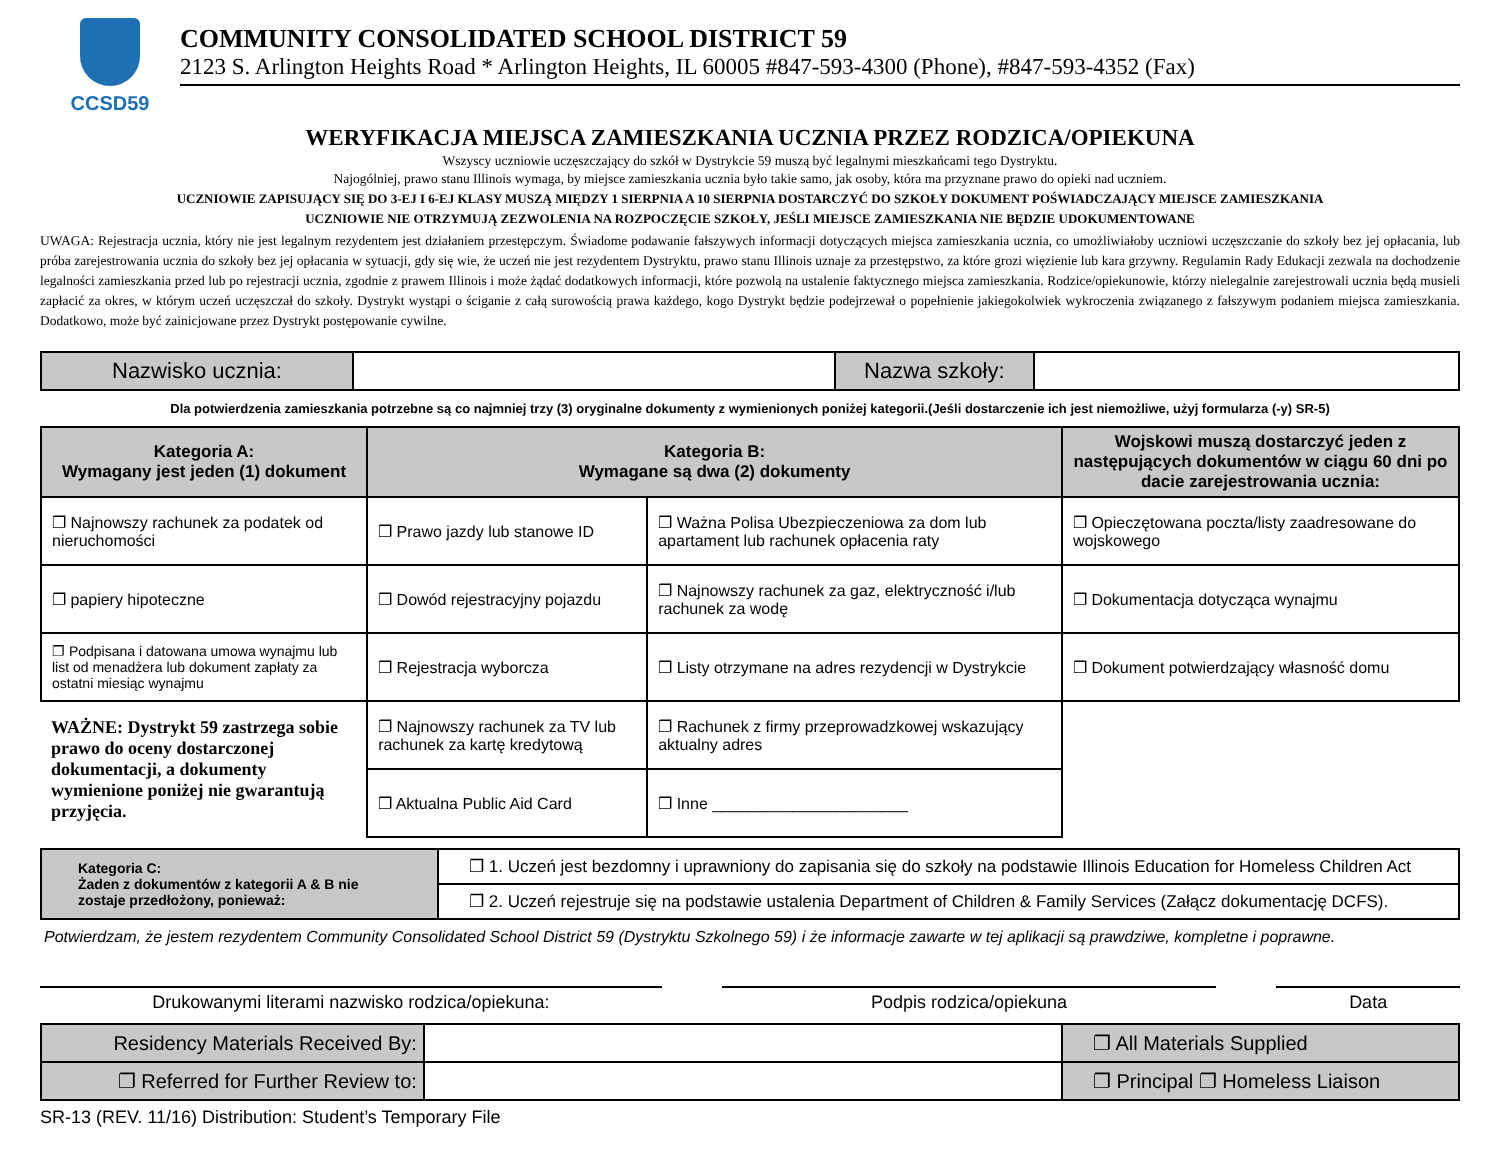CCSD59
COMMUNITY CONSOLIDATED SCHOOL DISTRICT 59
2123 S. Arlington Heights Road * Arlington Heights, IL 60005 #847-593-4300 (Phone), #847-593-4352 (Fax)
WERYFIKACJA MIEJSCA ZAMIESZKANIA UCZNIA PRZEZ RODZICA/OPIEKUNA
Wszyscy uczniowie uczęszczający do szkół w Dystrykcie 59 muszą być legalnymi mieszkańcami tego Dystryktu.
Najogólniej, prawo stanu Illinois wymaga, by miejsce zamieszkania ucznia było takie samo, jak osoby, która ma przyznane prawo do opieki nad uczniem.
UCZNIOWIE ZAPISUJĄCY SIĘ DO 3-EJ I 6-EJ KLASY MUSZĄ MIĘDZY 1 SIERPNIA A 10 SIERPNIA DOSTARCZYĆ DO SZKOŁY DOKUMENT POŚWIADCZAJĄCY MIEJSCE ZAMIESZKANIA
UCZNIOWIE NIE OTRZYMUJĄ ZEZWOLENIA NA ROZPOCZĘCIE SZKOŁY, JEŚLI MIEJSCE ZAMIESZKANIA NIE BĘDZIE UDOKUMENTOWANE
UWAGA: Rejestracja ucznia, który nie jest legalnym rezydentem jest działaniem przestępczym. Świadome podawanie fałszywych informacji dotyczących miejsca zamieszkania ucznia, co umożliwiałoby uczniowi uczęszczanie do szkoły bez jej opłacania, lub próba zarejestrowania ucznia do szkoły bez jej opłacania w sytuacji, gdy się wie, że uczeń nie jest rezydentem Dystryktu, prawo stanu Illinois uznaje za przestępstwo, za które grozi więzienie lub kara grzywny. Regulamin Rady Edukacji zezwala na dochodzenie legalności zamieszkania przed lub po rejestracji ucznia, zgodnie z prawem Illinois i może żądać dodatkowych informacji, które pozwolą na ustalenie faktycznego miejsca zamieszkania. Rodzice/opiekunowie, którzy nielegalnie zarejestrowali ucznia będą musieli zapłacić za okres, w którym uczeń uczęszczał do szkoły. Dystrykt wystąpi o ściganie z całą surowością prawa każdego, kogo Dystrykt będzie podejrzewał o popełnienie jakiegokolwiek wykroczenia związanego z fałszywym podaniem miejsca zamieszkania. Dodatkowo, może być zainicjowane przez Dystrykt postępowanie cywilne.
| Nazwisko ucznia: | | Nazwa szkoły: | |
Dla potwierdzenia zamieszkania potrzebne są co najmniej trzy (3) oryginalne dokumenty z wymienionych poniżej kategorii.(Jeśli dostarczenie ich jest niemożliwe, użyj formularza (-y) SR-5)
| Kategoria A: Wymagany jest jeden (1) dokument | Kategoria B: Wymagane są dwa (2) dokumenty | | Wojskowi muszą dostarczyć jeden z następujących dokumentów w ciągu 60 dni po dacie zarejestrowania ucznia: |
| --- | --- | --- | --- |
| ❐ Najnowszy rachunek za podatek od nieruchomości | ❐ Prawo jazdy lub stanowe ID | ❐ Ważna Polisa Ubezpieczeniowa za dom lub apartament lub rachunek opłacenia raty | ❐ Opieczętowana poczta/listy zaadresowane do wojskowego |
| ❐ papiery hipoteczne | ❐ Dowód rejestracyjny pojazdu | ❐ Najnowszy rachunek za gaz, elektryczność i/lub rachunek za wodę | ❐ Dokumentacja dotycząca wynajmu |
| ❐ Podpisana i datowana umowa wynajmu lub list od menadżera lub dokument zapłaty za ostatni miesiąc wynajmu | ❐ Rejestracja wyborcza | ❐ Listy otrzymane na adres rezydencji w Dystrykcie | ❐ Dokument potwierdzający własność domu |
| WAŻNE: Dystrykt 59 zastrzega sobie prawo do oceny dostarczonej dokumentacji, a dokumenty wymienione poniżej nie gwarantują przyjęcia. | ❐ Najnowszy rachunek za TV lub rachunek za kartę kredytową | ❐ Rachunek z firmy przeprowadzkowej wskazujący aktualny adres | |
| | ❐ Aktualna Public Aid Card | ❐ Inne ______________________ | |
| Kategoria C: Żaden z dokumentów z kategorii A & B nie zostaje przedłożony, ponieważ: | ❐ 1. Uczeń jest bezdomny i uprawniony do zapisania się do szkoły na podstawie Illinois Education for Homeless Children Act |
| | ❐ 2. Uczeń rejestruje się na podstawie ustalenia Department of Children & Family Services (Załącz dokumentację DCFS). |
Potwierdzam, że jestem rezydentem Community Consolidated School District 59 (Dystryktu Szkolnego 59) i że informacje zawarte w tej aplikacji są prawdziwe, kompletne i poprawne.
Drukowanymi literami nazwisko rodzica/opiekuna:
Podpis rodzica/opiekuna Data
| Residency Materials Received By: | | ❐ All Materials Supplied |
| ❐ Referred for Further Review to: | | ❐ Principal ❐ Homeless Liaison |
SR-13 (REV. 11/16) Distribution: Student’s Temporary File